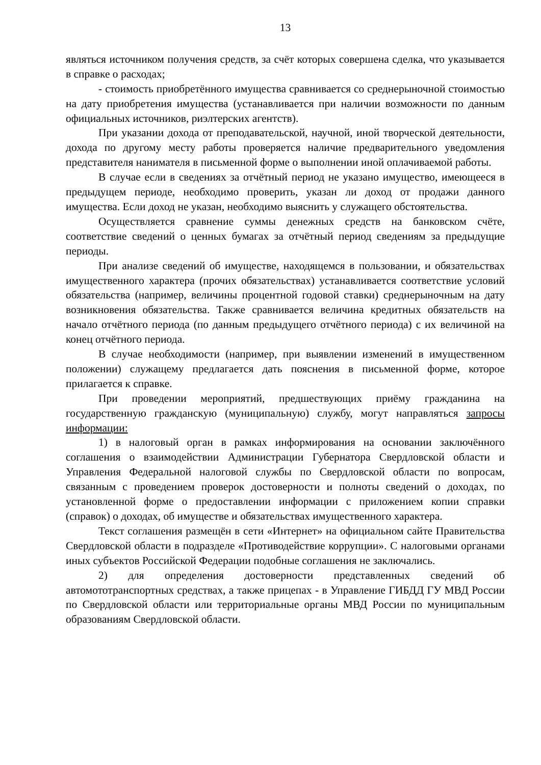13
являться источником получения средств, за счёт которых совершена сделка, что указывается в справке о расходах;
- стоимость приобретённого имущества сравнивается со среднерыночной стоимостью на дату приобретения имущества (устанавливается при наличии возможности по данным официальных источников, риэлтерских агентств).
При указании дохода от преподавательской, научной, иной творческой деятельности, дохода по другому месту работы проверяется наличие предварительного уведомления представителя нанимателя в письменной форме о выполнении иной оплачиваемой работы.
В случае если в сведениях за отчётный период не указано имущество, имеющееся в предыдущем периоде, необходимо проверить, указан ли доход от продажи данного имущества. Если доход не указан, необходимо выяснить у служащего обстоятельства.
Осуществляется сравнение суммы денежных средств на банковском счёте, соответствие сведений о ценных бумагах за отчётный период сведениям за предыдущие периоды.
При анализе сведений об имуществе, находящемся в пользовании, и обязательствах имущественного характера (прочих обязательствах) устанавливается соответствие условий обязательства (например, величины процентной годовой ставки) среднерыночным на дату возникновения обязательства. Также сравнивается величина кредитных обязательств на начало отчётного периода (по данным предыдущего отчётного периода) с их величиной на конец отчётного периода.
В случае необходимости (например, при выявлении изменений в имущественном положении) служащему предлагается дать пояснения в письменной форме, которое прилагается к справке.
При проведении мероприятий, предшествующих приёму гражданина на государственную гражданскую (муниципальную) службу, могут направляться запросы информации:
1) в налоговый орган в рамках информирования на основании заключённого соглашения о взаимодействии Администрации Губернатора Свердловской области и Управления Федеральной налоговой службы по Свердловской области по вопросам, связанным с проведением проверок достоверности и полноты сведений о доходах, по установленной форме о предоставлении информации с приложением копии справки (справок) о доходах, об имуществе и обязательствах имущественного характера.
Текст соглашения размещён в сети «Интернет» на официальном сайте Правительства Свердловской области в подразделе «Противодействие коррупции». С налоговыми органами иных субъектов Российской Федерации подобные соглашения не заключались.
2) для определения достоверности представленных сведений об автомототранспортных средствах, а также прицепах - в Управление ГИБДД ГУ МВД России по Свердловской области или территориальные органы МВД России по муниципальным образованиям Свердловской области.